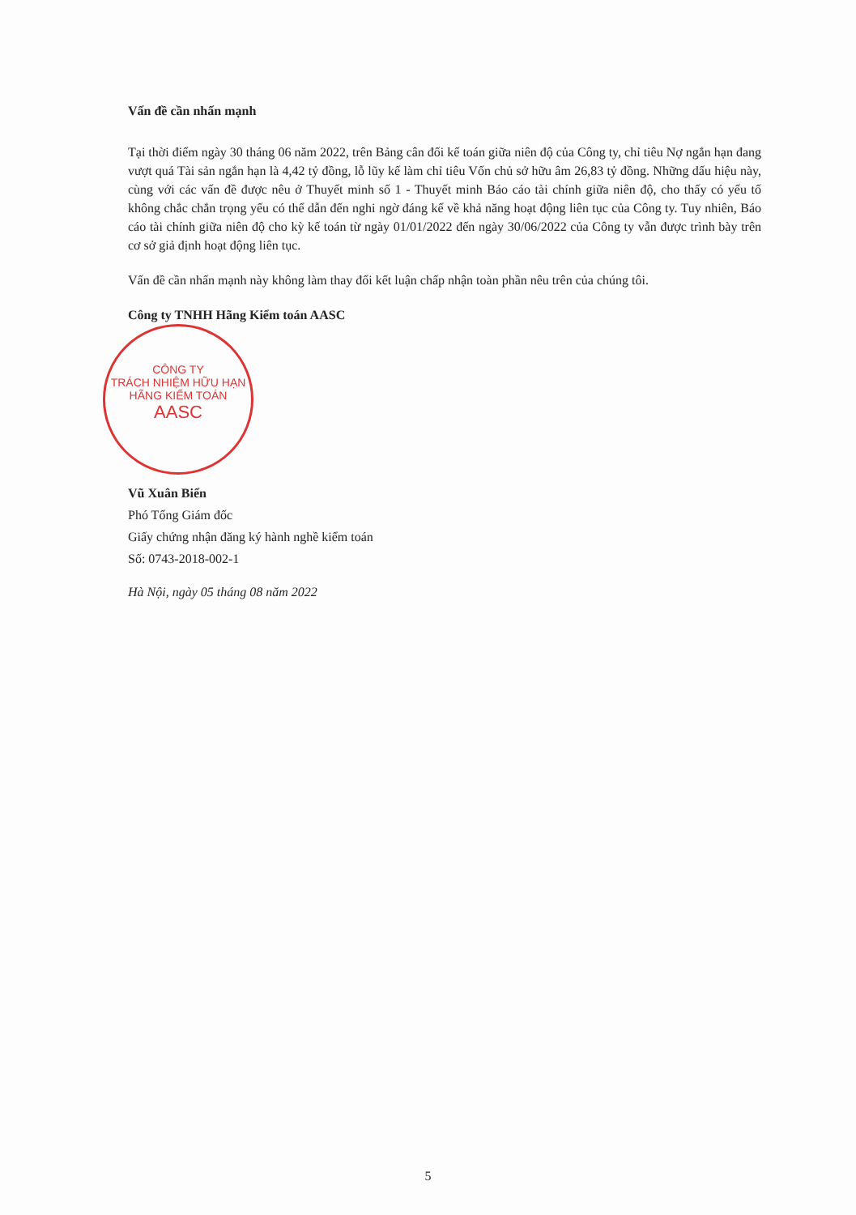CÔNG TY
TRÁCH NHIỆM HỮU HẠN
HÃNG KIỂM TOÁN
AASC
Vấn đề cần nhấn mạnh
Tại thời điểm ngày 30 tháng 06 năm 2022, trên Bảng cân đối kế toán giữa niên độ của Công ty, chỉ tiêu Nợ ngắn hạn đang vượt quá Tài sản ngắn hạn là 4,42 tỷ đồng, lỗ lũy kế làm chỉ tiêu Vốn chủ sở hữu âm 26,83 tỷ đồng. Những dấu hiệu này, cùng với các vấn đề được nêu ở Thuyết minh số 1 - Thuyết minh Báo cáo tài chính giữa niên độ, cho thấy có yếu tố không chắc chắn trọng yếu có thể dẫn đến nghi ngờ đáng kể về khả năng hoạt động liên tục của Công ty. Tuy nhiên, Báo cáo tài chính giữa niên độ cho kỳ kế toán từ ngày 01/01/2022 đến ngày 30/06/2022 của Công ty vẫn được trình bày trên cơ sở giả định hoạt động liên tục.
Vấn đề cần nhấn mạnh này không làm thay đổi kết luận chấp nhận toàn phần nêu trên của chúng tôi.
Công ty TNHH Hãng Kiểm toán AASC
Vũ Xuân Biển
Phó Tổng Giám đốc
Giấy chứng nhận đăng ký hành nghề kiểm toán
Số: 0743-2018-002-1
Hà Nội, ngày 05 tháng 08 năm 2022
5